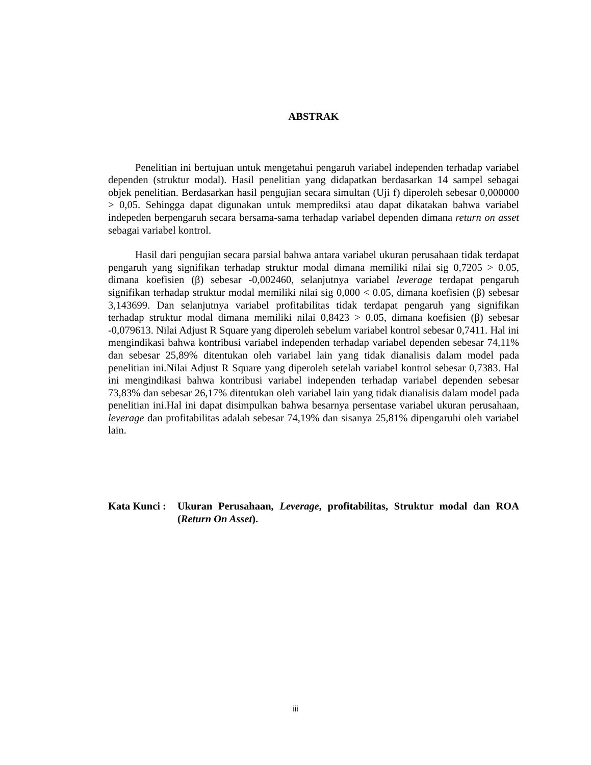ABSTRAK
Penelitian ini bertujuan untuk mengetahui pengaruh variabel independen terhadap variabel dependen (struktur modal). Hasil penelitian yang didapatkan berdasarkan 14 sampel sebagai objek penelitian. Berdasarkan hasil pengujian secara simultan (Uji f) diperoleh sebesar 0,000000 > 0,05. Sehingga dapat digunakan untuk memprediksi atau dapat dikatakan bahwa variabel indepeden berpengaruh secara bersama-sama terhadap variabel dependen dimana return on asset sebagai variabel kontrol.
Hasil dari pengujian secara parsial bahwa antara variabel ukuran perusahaan tidak terdapat pengaruh yang signifikan terhadap struktur modal dimana memiliki nilai sig 0,7205 > 0.05, dimana koefisien (β) sebesar -0,002460, selanjutnya variabel leverage terdapat pengaruh signifikan terhadap struktur modal memiliki nilai sig 0,000 < 0.05, dimana koefisien (β) sebesar 3,143699. Dan selanjutnya variabel profitabilitas tidak terdapat pengaruh yang signifikan terhadap struktur modal dimana memiliki nilai 0,8423 > 0.05, dimana koefisien (β) sebesar -0,079613. Nilai Adjust R Square yang diperoleh sebelum variabel kontrol sebesar 0,7411. Hal ini mengindikasi bahwa kontribusi variabel independen terhadap variabel dependen sebesar 74,11% dan sebesar 25,89% ditentukan oleh variabel lain yang tidak dianalisis dalam model pada penelitian ini.Nilai Adjust R Square yang diperoleh setelah variabel kontrol sebesar 0,7383. Hal ini mengindikasi bahwa kontribusi variabel independen terhadap variabel dependen sebesar 73,83% dan sebesar 26,17% ditentukan oleh variabel lain yang tidak dianalisis dalam model pada penelitian ini.Hal ini dapat disimpulkan bahwa besarnya persentase variabel ukuran perusahaan, leverage dan profitabilitas adalah sebesar 74,19% dan sisanya 25,81% dipengaruhi oleh variabel lain.
Kata Kunci : Ukuran Perusahaan, Leverage, profitabilitas, Struktur modal dan ROA (Return On Asset).
iii